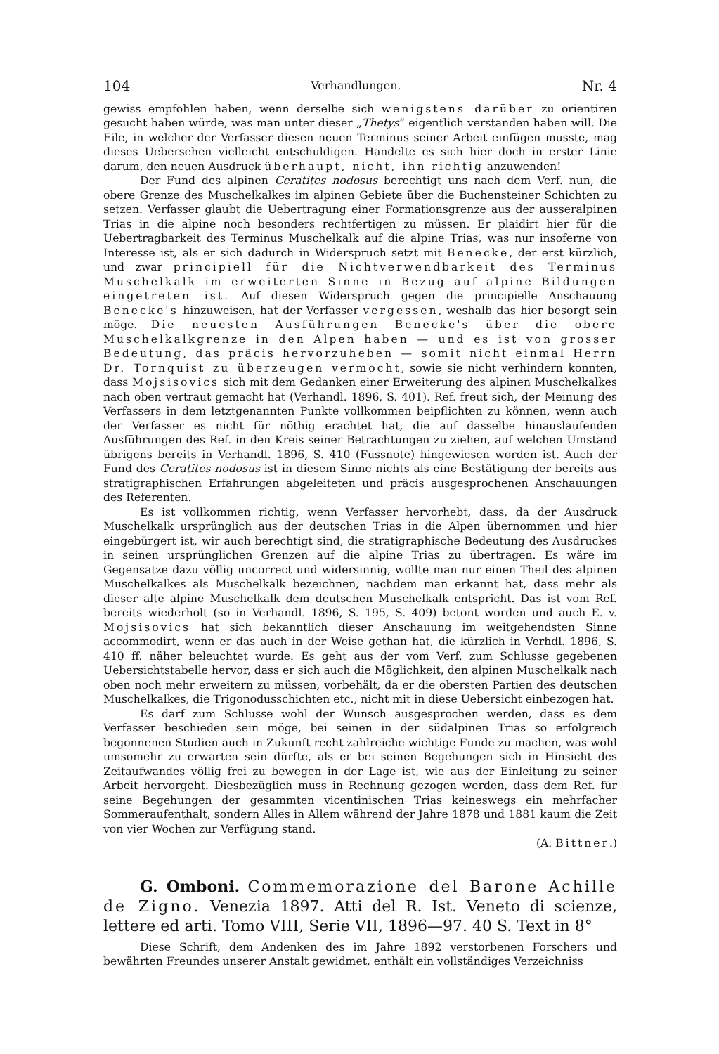104 Verhandlungen. Nr. 4
gewiss empfohlen haben, wenn derselbe sich wenigstens darüber zu orientiren gesucht haben würde, was man unter dieser „Thetys“ eigentlich verstanden haben will. Die Eile, in welcher der Verfasser diesen neuen Terminus seiner Arbeit einfügen musste, mag dieses Uebersehen vielleicht entschuldigen. Handelte es sich hier doch in erster Linie darum, den neuen Ausdruck überhaupt, nicht, ihn richtig anzuwenden!
Der Fund des alpinen Ceratites nodosus berechtigt uns nach dem Verf. nun, die obere Grenze des Muschelkalkes im alpinen Gebiete über die Buchensteiner Schichten zu setzen. Verfasser glaubt die Uebertragung einer Formationsgrenze aus der ausseralpinen Trias in die alpine noch besonders rechtfertigen zu müssen. Er plaidirt hier für die Uebertragbarkeit des Terminus Muschelkalk auf die alpine Trias, was nur insoferne von Interesse ist, als er sich dadurch in Widerspruch setzt mit Benecke, der erst kürzlich, und zwar principiell für die Nichtverwendbarkeit des Terminus Muschelkalk im erweiterten Sinne in Bezug auf alpine Bildungen eingetreten ist. Auf diesen Widerspruch gegen die principielle Anschauung Benecke's hinzuweisen, hat der Verfasser vergessen, weshalb das hier besorgt sein möge. Die neuesten Ausführungen Benecke's über die obere Muschelkalkgrenze in den Alpen haben — und es ist von grosser Bedeutung, das präcis hervorzuheben — somit nicht einmal Herrn Dr. Tornquist zu überzeugen vermocht, sowie sie nicht verhindern konnten, dass Mojsisovics sich mit dem Gedanken einer Erweiterung des alpinen Muschelkalkes nach oben vertraut gemacht hat (Verhandl. 1896, S. 401). Ref. freut sich, der Meinung des Verfassers in dem letztgenannten Punkte vollkommen beipflichten zu können, wenn auch der Verfasser es nicht für nöthig erachtet hat, die auf dasselbe hinauslaufenden Ausführungen des Ref. in den Kreis seiner Betrachtungen zu ziehen, auf welchen Umstand übrigens bereits in Verhandl. 1896, S. 410 (Fussnote) hingewiesen worden ist. Auch der Fund des Ceratites nodosus ist in diesem Sinne nichts als eine Bestätigung der bereits aus stratigraphischen Erfahrungen abgeleiteten und präcis ausgesprochenen Anschauungen des Referenten.
Es ist vollkommen richtig, wenn Verfasser hervorhebt, dass, da der Ausdruck Muschelkalk ursprünglich aus der deutschen Trias in die Alpen übernommen und hier eingebürgert ist, wir auch berechtigt sind, die stratigraphische Bedeutung des Ausdruckes in seinen ursprünglichen Grenzen auf die alpine Trias zu übertragen. Es wäre im Gegensatze dazu völlig uncorrect und widersinnig, wollte man nur einen Theil des alpinen Muschelkalkes als Muschelkalk bezeichnen, nachdem man erkannt hat, dass mehr als dieser alte alpine Muschelkalk dem deutschen Muschelkalk entspricht. Das ist vom Ref. bereits wiederholt (so in Verhandl. 1896, S. 195, S. 409) betont worden und auch E. v. Mojsisovics hat sich bekanntlich dieser Anschauung im weitgehendsten Sinne accommodirt, wenn er das auch in der Weise gethan hat, die kürzlich in Verhdl. 1896, S. 410 ff. näher beleuchtet wurde. Es geht aus der vom Verf. zum Schlusse gegebenen Uebersichtstabelle hervor, dass er sich auch die Möglichkeit, den alpinen Muschelkalk nach oben noch mehr erweitern zu müssen, vorbehält, da er die obersten Partien des deutschen Muschelkalkes, die Trigonodusschichten etc., nicht mit in diese Uebersicht einbezogen hat.
Es darf zum Schlusse wohl der Wunsch ausgesprochen werden, dass es dem Verfasser beschieden sein möge, bei seinen in der südalpinen Trias so erfolgreich begonnenen Studien auch in Zukunft recht zahlreiche wichtige Funde zu machen, was wohl umsomehr zu erwarten sein dürfte, als er bei seinen Begehungen sich in Hinsicht des Zeitaufwandes völlig frei zu bewegen in der Lage ist, wie aus der Einleitung zu seiner Arbeit hervorgeht. Diesbezüglich muss in Rechnung gezogen werden, dass dem Ref. für seine Begehungen der gesammten vicentinischen Trias keineswegs ein mehrfacher Sommeraufenthalt, sondern Alles in Allem während der Jahre 1878 und 1881 kaum die Zeit von vier Wochen zur Verfügung stand.
(A. Bittner.)
G. Omboni. Commemorazione del Barone Achille de Zigno. Venezia 1897. Atti del R. Ist. Veneto di scienze, lettere ed arti. Tomo VIII, Serie VII, 1896—97. 40 S. Text in 8°
Diese Schrift, dem Andenken des im Jahre 1892 verstorbenen Forschers und bewährten Freundes unserer Anstalt gewidmet, enthält ein vollständiges Verzeichniss